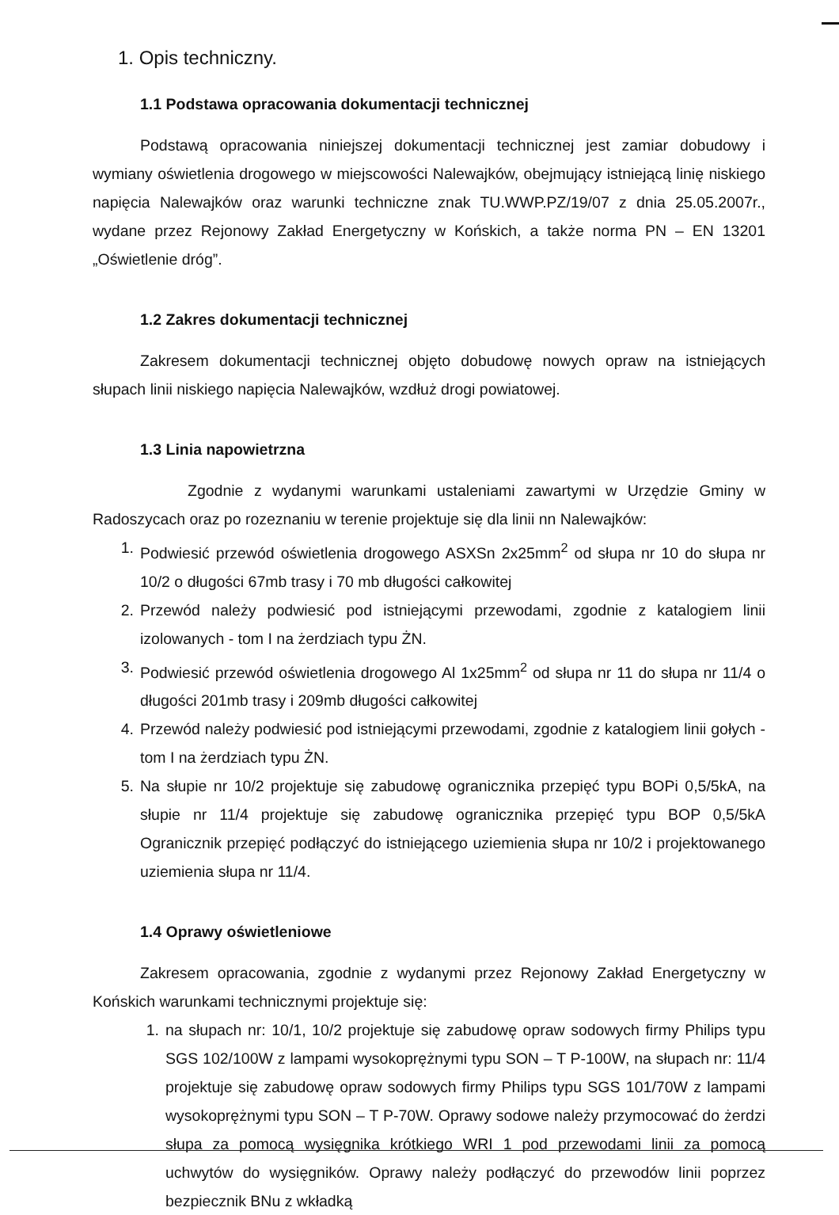1. Opis techniczny.
1.1 Podstawa opracowania dokumentacji technicznej
Podstawą opracowania niniejszej dokumentacji technicznej jest zamiar dobudowy i wymiany oświetlenia drogowego w miejscowości Nalewajków, obejmujący istniejącą linię niskiego napięcia Nalewajków oraz warunki techniczne znak TU.WWP.PZ/19/07 z dnia 25.05.2007r., wydane przez Rejonowy Zakład Energetyczny w Końskich, a także norma PN – EN 13201 „Oświetlenie dróg”.
1.2 Zakres dokumentacji technicznej
Zakresem dokumentacji technicznej objęto dobudowę nowych opraw na istniejących słupach linii niskiego napięcia Nalewajków, wzdłuż drogi powiatowej.
1.3 Linia napowietrzna
Zgodnie z wydanymi warunkami ustaleniami zawartymi w Urzędzie Gminy w Radoszycach oraz po rozeznaniu w terenie projektuje się dla linii nn Nalewajków:
1. Podwiesić przewód oświetlenia drogowego ASXSn 2x25mm<sup>2</sup> od słupa nr 10 do słupa nr 10/2 o długości 67mb trasy i 70 mb długości całkowitej
2. Przewód należy podwiesić pod istniejącymi przewodami, zgodnie z katalogiem linii izolowanych - tom I na żerdziach typu ŻN.
3. Podwiesić przewód oświetlenia drogowego Al 1x25mm<sup>2</sup> od słupa nr 11 do słupa nr 11/4 o długości 201mb trasy i 209mb długości całkowitej
4. Przewód należy podwiesić pod istniejącymi przewodami, zgodnie z katalogiem linii gołych - tom I na żerdziach typu ŻN.
5. Na słupie nr 10/2 projektuje się zabudowę ogranicznika przepięć typu BOPi 0,5/5kA, na słupie nr 11/4 projektuje się zabudowę ogranicznika przepięć typu BOP 0,5/5kA Ogranicznik przepięć podłączyć do istniejącego uziemienia słupa nr 10/2 i projektowanego uziemienia słupa nr 11/4.
1.4 Oprawy oświetleniowe
Zakresem opracowania, zgodnie z wydanymi przez Rejonowy Zakład Energetyczny w Końskich warunkami technicznymi projektuje się:
1. na słupach nr: 10/1, 10/2 projektuje się zabudowę opraw sodowych firmy Philips typu SGS 102/100W z lampami wysokoprężnymi typu SON – T P-100W, na słupach nr: 11/4 projektuje się zabudowę opraw sodowych firmy Philips typu SGS 101/70W z lampami wysokoprężnymi typu SON – T P-70W. Oprawy sodowe należy przymocować do żerdzi słupa za pomocą wysięgnika krótkiego WRI 1 pod przewodami linii za pomocą uchwytów do wysięgników. Oprawy należy podłączyć do przewodów linii poprzez bezpiecznik BNu z wkładką